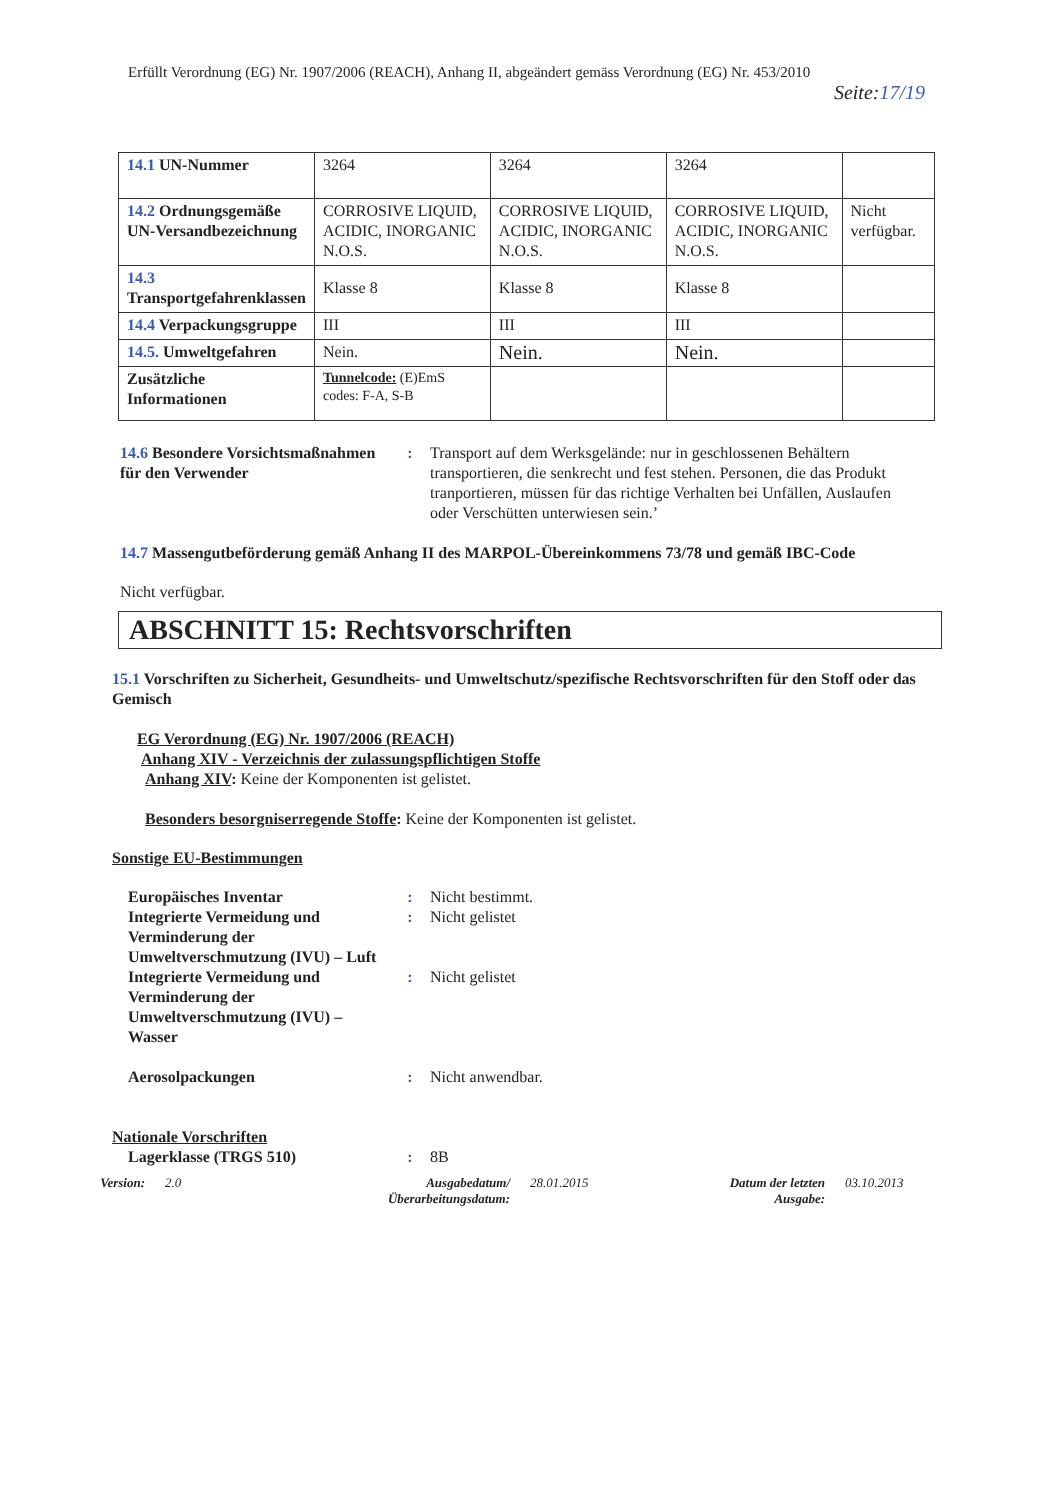Erfüllt Verordnung (EG) Nr. 1907/2006 (REACH), Anhang II, abgeändert gemäss Verordnung (EG) Nr. 453/2010
Seite:17/19
| 14.1 UN-Nummer | 3264 | 3264 | 3264 | |
| 14.2 Ordnungsgemäße UN-Versandbezeichnung | CORROSIVE LIQUID, ACIDIC, INORGANIC N.O.S. | CORROSIVE LIQUID, ACIDIC, INORGANIC N.O.S. | CORROSIVE LIQUID, ACIDIC, INORGANIC N.O.S. | Nicht verfügbar. |
| 14.3 Transportgefahrenklassen | Klasse 8 | Klasse 8 | Klasse 8 | |
| 14.4 Verpackungsgruppe | III | III | III | |
| 14.5. Umweltgefahren | Nein. | Nein. | Nein. | |
| Zusätzliche Informationen | Tunnelcode: (E)EmS codes: F-A, S-B | | | |
14.6 Besondere Vorsichtsmaßnahmen für den Verwender
: Transport auf dem Werksgelände: nur in geschlossenen Behältern transportieren, die senkrecht und fest stehen. Personen, die das Produkt tranportieren, müssen für das richtige Verhalten bei Unfällen, Auslaufen oder Verschütten unterwiesen sein.’
14.7 Massengutbeförderung gemäß Anhang II des MARPOL-Übereinkommens 73/78 und gemäß IBC-Code
Nicht verfügbar.
ABSCHNITT 15: Rechtsvorschriften
15.1 Vorschriften zu Sicherheit, Gesundheits- und Umweltschutz/spezifische Rechtsvorschriften für den Stoff oder das Gemisch
EG Verordnung (EG) Nr. 1907/2006 (REACH)
Anhang XIV - Verzeichnis der zulassungspflichtigen Stoffe
Anhang XIV: Keine der Komponenten ist gelistet.
Besonders besorgniserregende Stoffe: Keine der Komponenten ist gelistet.
Sonstige EU-Bestimmungen
Europäisches Inventar : Nicht bestimmt.
Integrierte Vermeidung und Verminderung der Umweltverschmutzung (IVU) – Luft
: Nicht gelistet
Integrierte Vermeidung und Verminderung der Umweltverschmutzung (IVU) – Wasser
: Nicht gelistet
Aerosolpackungen : Nicht anwendbar.
Nationale Vorschriften
Lagerklasse (TRGS 510) : 8B
Version: 2.0 Ausgabedatum/Überarbeitungsdatum:
28.01.2015 Datum der letzten Ausgabe:
03.10.2013